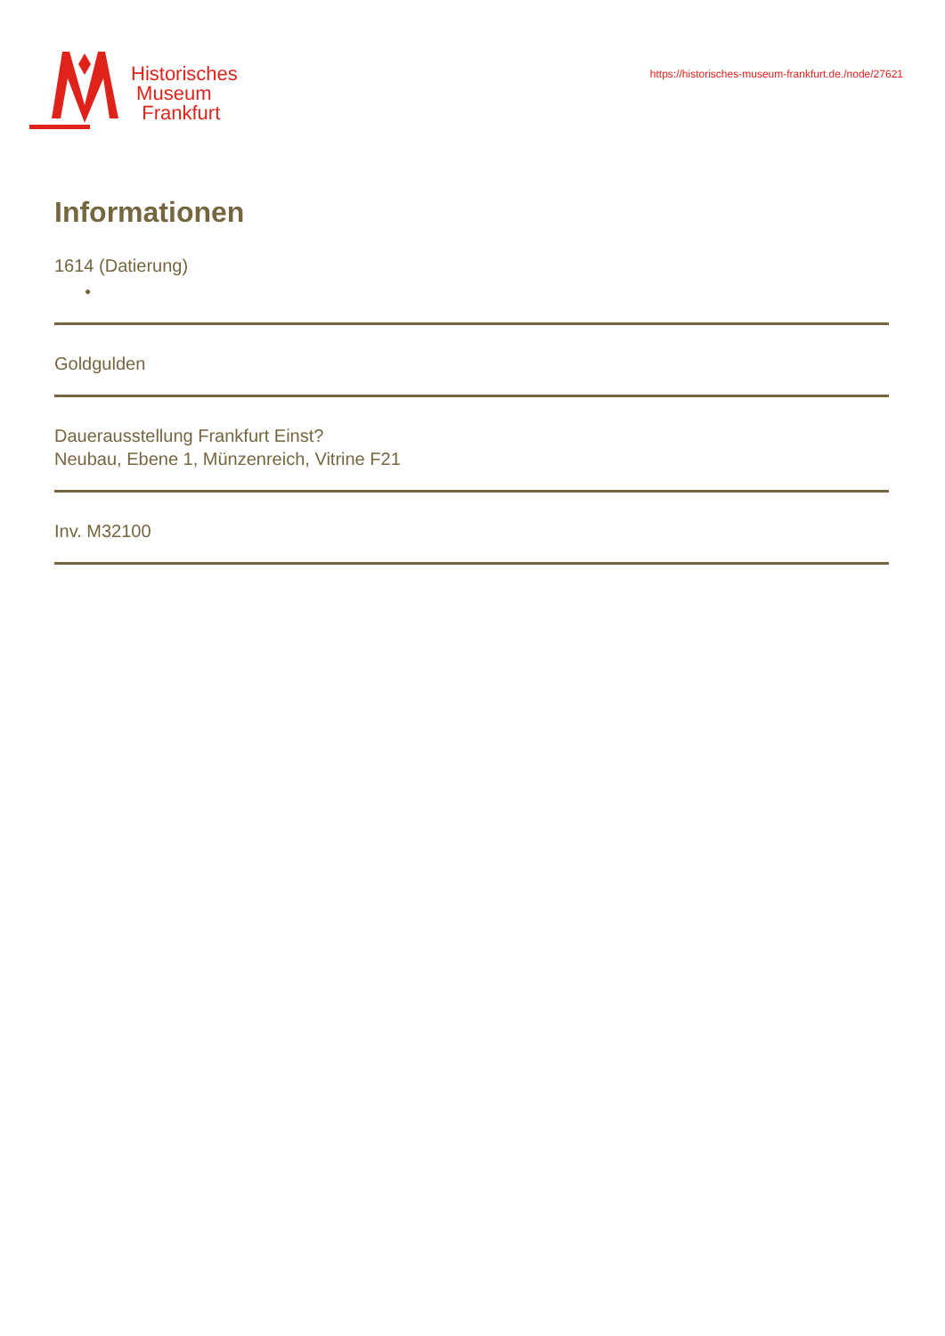Historisches
Museum
Frankfurt
https://historisches-museum-frankfurt.de./node/27621
Informationen
1614 (Datierung)
●
Goldgulden
Dauerausstellung Frankfurt Einst?
Neubau, Ebene 1, Münzenreich, Vitrine F21
Inv. M32100